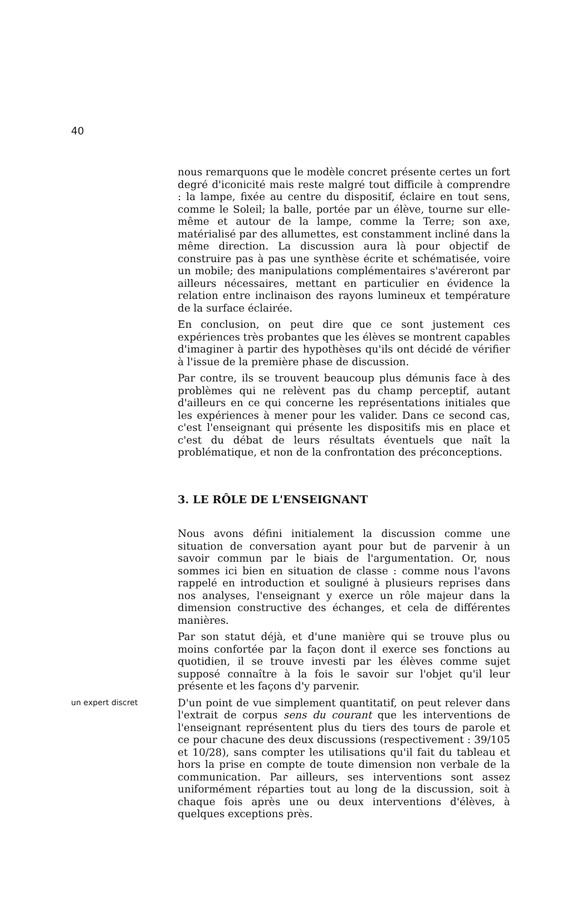40
nous remarquons que le modèle concret présente certes un fort degré d'iconicité mais reste malgré tout difficile à comprendre : la lampe, fixée au centre du dispositif, éclaire en tout sens, comme le Soleil; la balle, portée par un élève, tourne sur elle-même et autour de la lampe, comme la Terre; son axe, matérialisé par des allumettes, est constamment incliné dans la même direction. La discussion aura là pour objectif de construire pas à pas une synthèse écrite et schématisée, voire un mobile; des manipulations complémentaires s'avéreront par ailleurs nécessaires, mettant en particulier en évidence la relation entre inclinaison des rayons lumineux et température de la surface éclairée.
En conclusion, on peut dire que ce sont justement ces expériences très probantes que les élèves se montrent capables d'imaginer à partir des hypothèses qu'ils ont décidé de vérifier à l'issue de la première phase de discussion.
Par contre, ils se trouvent beaucoup plus démunis face à des problèmes qui ne relèvent pas du champ perceptif, autant d'ailleurs en ce qui concerne les représentations initiales que les expériences à mener pour les valider. Dans ce second cas, c'est l'enseignant qui présente les dispositifs mis en place et c'est du débat de leurs résultats éventuels que naît la problématique, et non de la confrontation des préconceptions.
3. LE RÔLE DE L'ENSEIGNANT
Nous avons défini initialement la discussion comme une situation de conversation ayant pour but de parvenir à un savoir commun par le biais de l'argumentation. Or, nous sommes ici bien en situation de classe : comme nous l'avons rappelé en introduction et souligné à plusieurs reprises dans nos analyses, l'enseignant y exerce un rôle majeur dans la dimension constructive des échanges, et cela de différentes manières.
Par son statut déjà, et d'une manière qui se trouve plus ou moins confortée par la façon dont il exerce ses fonctions au quotidien, il se trouve investi par les élèves comme sujet supposé connaître à la fois le savoir sur l'objet qu'il leur présente et les façons d'y parvenir.
un expert discret
D'un point de vue simplement quantitatif, on peut relever dans l'extrait de corpus sens du courant que les interventions de l'enseignant représentent plus du tiers des tours de parole et ce pour chacune des deux discussions (respectivement : 39/105 et 10/28), sans compter les utilisations qu'il fait du tableau et hors la prise en compte de toute dimension non verbale de la communication. Par ailleurs, ses interventions sont assez uniformément réparties tout au long de la discussion, soit à chaque fois après une ou deux interventions d'élèves, à quelques exceptions près.